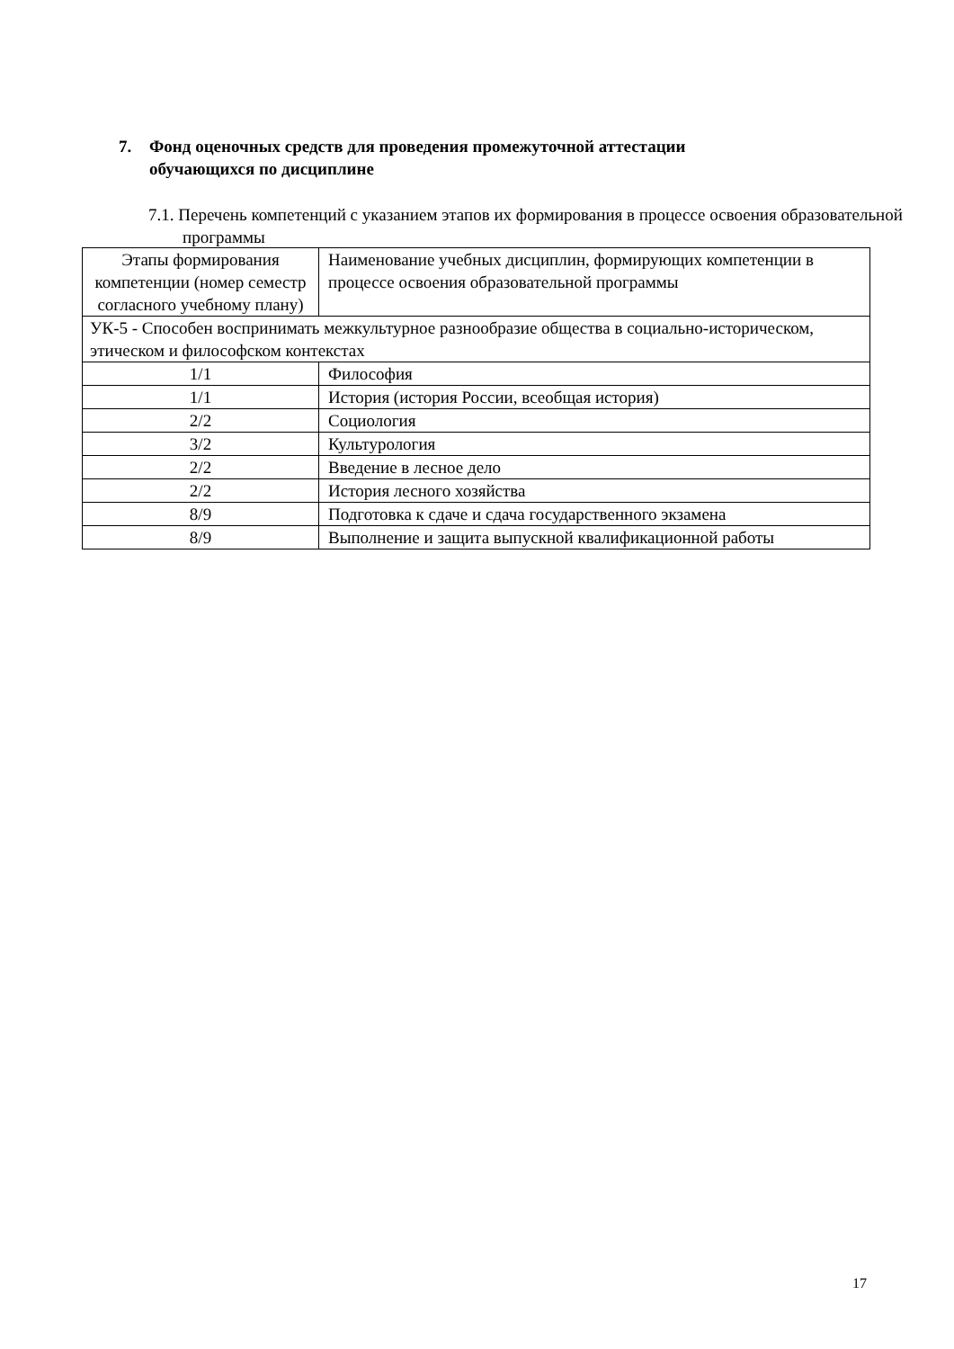7. Фонд оценочных средств для проведения промежуточной аттестации
обучающихся по дисциплине
7.1. Перечень компетенций с указанием этапов их формирования в процессе освоения образовательной программы
| Этапы формирования компетенции (номер семестр согласного учебному плану) | Наименование учебных дисциплин, формирующих компетенции в процессе освоения образовательной программы |
| УК-5 - Способен воспринимать межкультурное разнообразие общества в социально-историческом, этическом и философском контекстах | |
| 1/1 | Философия |
| 1/1 | История (история России, всеобщая история) |
| 2/2 | Социология |
| 3/2 | Культурология |
| 2/2 | Введение в лесное дело |
| 2/2 | История лесного хозяйства |
| 8/9 | Подготовка к сдаче и сдача государственного экзамена |
| 8/9 | Выполнение и защита выпускной квалификационной работы |
17